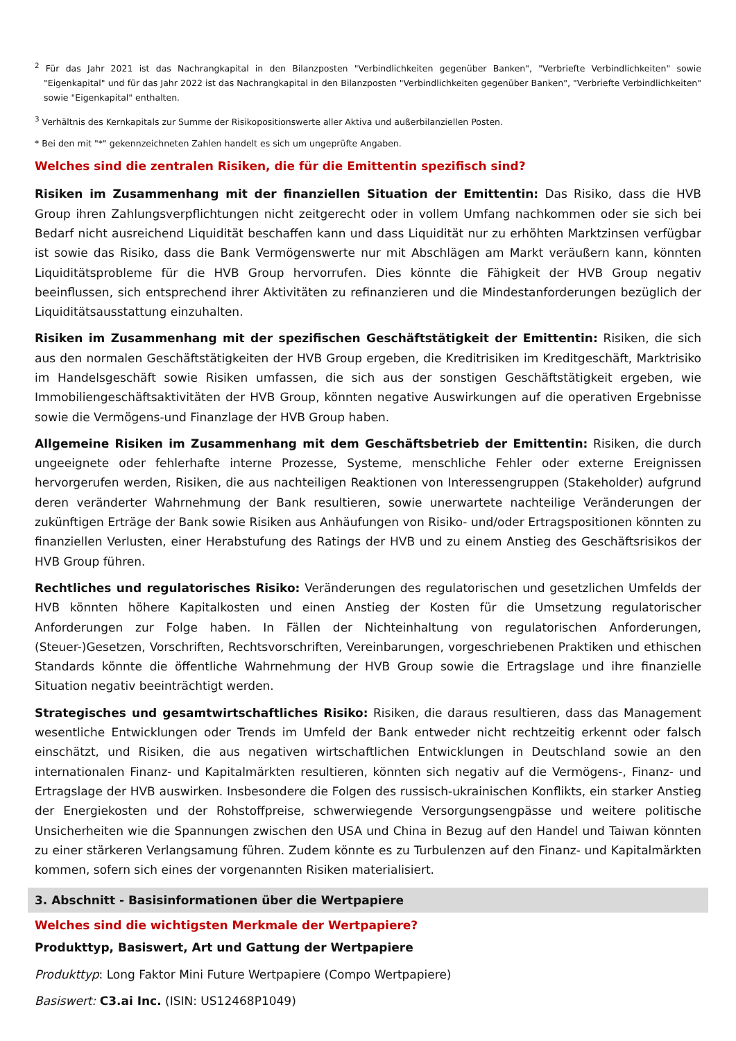<sup>2</sup> Für das Jahr 2021 ist das Nachrangkapital in den Bilanzposten "Verbindlichkeiten gegenüber Banken", "Verbriefte Verbindlichkeiten" sowie "Eigenkapital" und für das Jahr 2022 ist das Nachrangkapital in den Bilanzposten "Verbindlichkeiten gegenüber Banken", "Verbriefte Verbindlichkeiten" sowie "Eigenkapital" enthalten.
<sup>3</sup> Verhältnis des Kernkapitals zur Summe der Risikopositionswerte aller Aktiva und außerbilanziellen Posten.
* Bei den mit "*" gekennzeichneten Zahlen handelt es sich um ungeprüfte Angaben.
Welches sind die zentralen Risiken, die für die Emittentin spezifisch sind?
Risiken im Zusammenhang mit der finanziellen Situation der Emittentin: Das Risiko, dass die HVB Group ihren Zahlungsverpflichtungen nicht zeitgerecht oder in vollem Umfang nachkommen oder sie sich bei Bedarf nicht ausreichend Liquidität beschaffen kann und dass Liquidität nur zu erhöhten Marktzinsen verfügbar ist sowie das Risiko, dass die Bank Vermögenswerte nur mit Abschlägen am Markt veräußern kann, könnten Liquiditätsprobleme für die HVB Group hervorrufen. Dies könnte die Fähigkeit der HVB Group negativ beeinflussen, sich entsprechend ihrer Aktivitäten zu refinanzieren und die Mindestanforderungen bezüglich der Liquiditätsausstattung einzuhalten.
Risiken im Zusammenhang mit der spezifischen Geschäftstätigkeit der Emittentin: Risiken, die sich aus den normalen Geschäftstätigkeiten der HVB Group ergeben, die Kreditrisiken im Kreditgeschäft, Marktrisiko im Handelsgeschäft sowie Risiken umfassen, die sich aus der sonstigen Geschäftstätigkeit ergeben, wie Immobiliengeschäftsaktivitäten der HVB Group, könnten negative Auswirkungen auf die operativen Ergebnisse sowie die Vermögens-und Finanzlage der HVB Group haben.
Allgemeine Risiken im Zusammenhang mit dem Geschäftsbetrieb der Emittentin: Risiken, die durch ungeeignete oder fehlerhafte interne Prozesse, Systeme, menschliche Fehler oder externe Ereignissen hervorgerufen werden, Risiken, die aus nachteiligen Reaktionen von Interessengruppen (Stakeholder) aufgrund deren veränderter Wahrnehmung der Bank resultieren, sowie unerwartete nachteilige Veränderungen der zukünftigen Erträge der Bank sowie Risiken aus Anhäufungen von Risiko- und/oder Ertragspositionen könnten zu finanziellen Verlusten, einer Herabstufung des Ratings der HVB und zu einem Anstieg des Geschäftsrisikos der HVB Group führen.
Rechtliches und regulatorisches Risiko: Veränderungen des regulatorischen und gesetzlichen Umfelds der HVB könnten höhere Kapitalkosten und einen Anstieg der Kosten für die Umsetzung regulatorischer Anforderungen zur Folge haben. In Fällen der Nichteinhaltung von regulatorischen Anforderungen, (Steuer-)Gesetzen, Vorschriften, Rechtsvorschriften, Vereinbarungen, vorgeschriebenen Praktiken und ethischen Standards könnte die öffentliche Wahrnehmung der HVB Group sowie die Ertragslage und ihre finanzielle Situation negativ beeinträchtigt werden.
Strategisches und gesamtwirtschaftliches Risiko: Risiken, die daraus resultieren, dass das Management wesentliche Entwicklungen oder Trends im Umfeld der Bank entweder nicht rechtzeitig erkennt oder falsch einschätzt, und Risiken, die aus negativen wirtschaftlichen Entwicklungen in Deutschland sowie an den internationalen Finanz- und Kapitalmärkten resultieren, könnten sich negativ auf die Vermögens-, Finanz- und Ertragslage der HVB auswirken. Insbesondere die Folgen des russisch-ukrainischen Konflikts, ein starker Anstieg der Energiekosten und der Rohstoffpreise, schwerwiegende Versorgungsengpässe und weitere politische Unsicherheiten wie die Spannungen zwischen den USA und China in Bezug auf den Handel und Taiwan könnten zu einer stärkeren Verlangsamung führen. Zudem könnte es zu Turbulenzen auf den Finanz- und Kapitalmärkten kommen, sofern sich eines der vorgenannten Risiken materialisiert.
3. Abschnitt - Basisinformationen über die Wertpapiere
Welches sind die wichtigsten Merkmale der Wertpapiere?
Produkttyp, Basiswert, Art und Gattung der Wertpapiere
Produkttyp: Long Faktor Mini Future Wertpapiere (Compo Wertpapiere)
Basiswert: C3.ai Inc. (ISIN: US12468P1049)